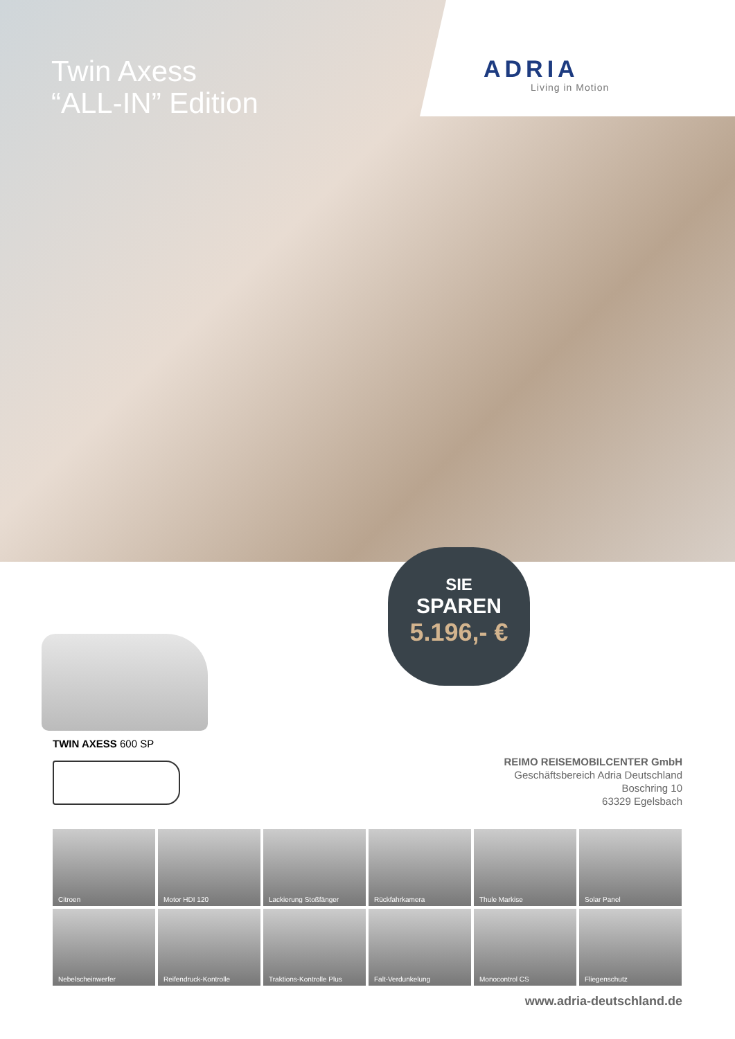Twin Axess
“ALL-IN” Edition
ADRIA
Living in Motion
SIE
SPAREN
5.196,- €
TWIN AXESS 600 SP
REIMO REISEMOBILCENTER GmbH
Geschäftsbereich Adria Deutschland
Boschring 10
63329 Egelsbach
Citroen
Motor HDI 120
Lackierung Stoßfänger
Rückfahrkamera
Thule Markise
Solar Panel
Nebelscheinwerfer
Reifendruck-Kontrolle
Traktions-Kontrolle Plus
Falt-Verdunkelung
Monocontrol CS
Fliegenschutz
www.adria-deutschland.de